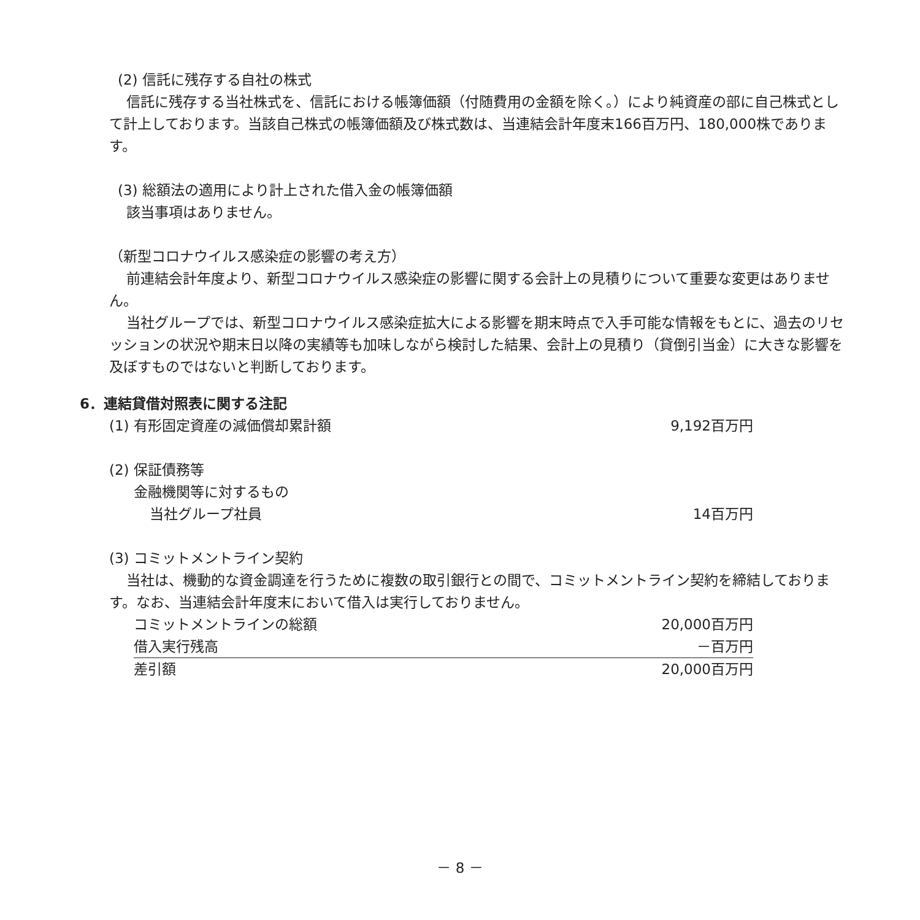(2) 信託に残存する自社の株式
信託に残存する当社株式を、信託における帳簿価額（付随費用の金額を除く。）により純資産の部に自己株式として計上しております。当該自己株式の帳簿価額及び株式数は、当連結会計年度末166百万円、180,000株であります。
(3) 総額法の適用により計上された借入金の帳簿価額
該当事項はありません。
（新型コロナウイルス感染症の影響の考え方）
前連結会計年度より、新型コロナウイルス感染症の影響に関する会計上の見積りについて重要な変更はありません。
当社グループでは、新型コロナウイルス感染症拡大による影響を期末時点で入手可能な情報をもとに、過去のリセッションの状況や期末日以降の実績等も加味しながら検討した結果、会計上の見積り（貸倒引当金）に大きな影響を及ぼすものではないと判断しております。
6．連結貸借対照表に関する注記
| (1) 有形固定資産の減価償却累計額 | 9,192百万円 |
| (2) 保証債務等 | |
| 金融機関等に対するもの | |
| 当社グループ社員 | 14百万円 |
| (3) コミットメントライン契約 | |
当社は、機動的な資金調達を行うために複数の取引銀行との間で、コミットメントライン契約を締結しております。なお、当連結会計年度末において借入は実行しておりません。
| コミットメントラインの総額 | 20,000百万円 |
| 借入実行残高 | －百万円 |
| 差引額 | 20,000百万円 |
－ 8 －